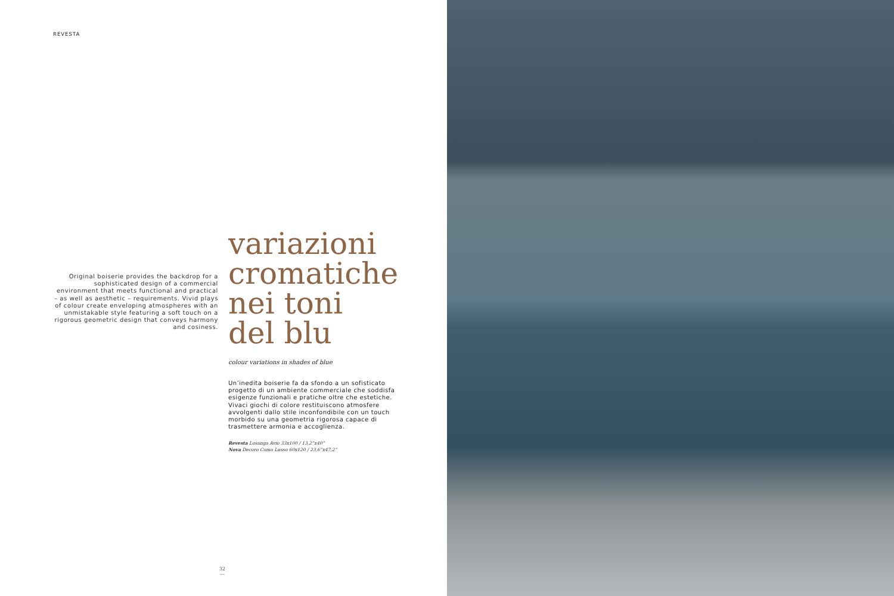REVESTA
Original boiserie provides the backdrop for a sophisticated design of a commercial environment that meets functional and practical – as well as aesthetic – requirements. Vivid plays of colour create enveloping atmospheres with an unmistakable style featuring a soft touch on a rigorous geometric design that conveys harmony and cosiness.
variazioni cromatiche nei toni del blu
colour variations in shades of blue
Un’inedita boiserie fa da sfondo a un sofisticato progetto di un ambiente commerciale che soddisfa esigenze funzionali e pratiche oltre che estetiche. Vivaci giochi di colore restituiscono atmosfere avvolgenti dallo stile inconfondibile con un touch morbido su una geometria rigorosa capace di trasmettere armonia e accoglienza.
Revesta Losanga Avio 33x100 / 13,2”x40”
Nova Decoro Como Lusso 60x120 / 23,6”x47,2”
32
—